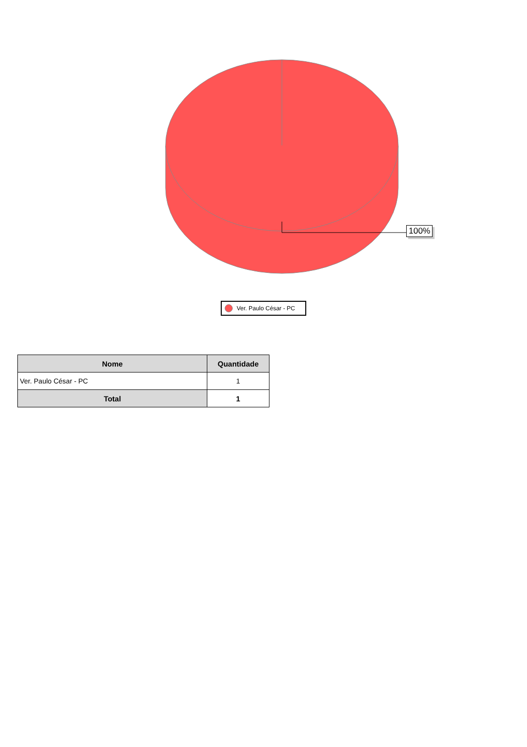100%
Ver. Paulo César - PC
| Nome | Quantidade |
| --- | --- |
| Ver. Paulo César - PC | 1 |
| Total | 1 |